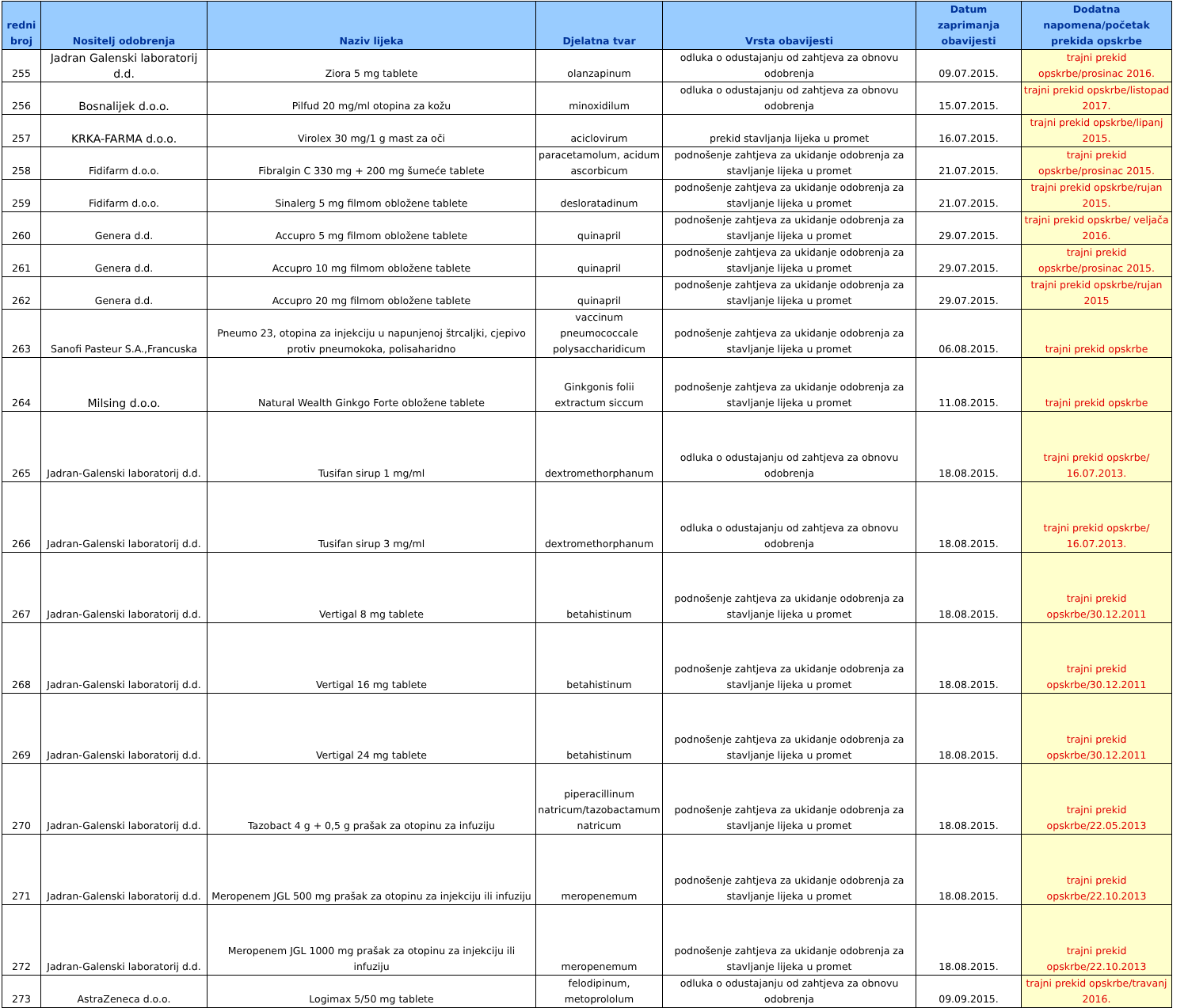| redni broj | Nositelj odobrenja | Naziv lijeka | Djelatna tvar | Vrsta obavijesti | Datum zaprimanja obavijesti | Dodatna napomena/početak prekida opskrbe |
| --- | --- | --- | --- | --- | --- | --- |
| 255 | Jadran Galenski laboratorij d.d. | Ziora 5 mg tablete | olanzapinum | odluka o odustajanju od zahtjeva za obnovu odobrenja | 09.07.2015. | trajni prekid opskrbe/prosinac 2016. |
| 256 | Bosnalijek d.o.o. | Pilfud 20 mg/ml otopina za kožu | minoxidilum | odluka o odustajanju od zahtjeva za obnovu odobrenja | 15.07.2015. | trajni prekid opskrbe/listopad 2017. |
| 257 | KRKA-FARMA d.o.o. | Virolex 30 mg/1 g mast za oči | aciclovirum | prekid stavljanja lijeka u promet | 16.07.2015. | trajni prekid opskrbe/lipanj 2015. |
| 258 | Fidifarm d.o.o. | Fibralgin C 330 mg + 200 mg šumeće tablete | paracetamolum, acidum ascorbicum | podnošenje zahtjeva za ukidanje odobrenja za stavljanje lijeka u promet | 21.07.2015. | trajni prekid opskrbe/prosinac 2015. |
| 259 | Fidifarm d.o.o. | Sinalerg 5 mg filmom obložene tablete | desloratadinum | podnošenje zahtjeva za ukidanje odobrenja za stavljanje lijeka u promet | 21.07.2015. | trajni prekid opskrbe/rujan 2015. |
| 260 | Genera d.d. | Accupro 5 mg filmom obložene tablete | quinapril | podnošenje zahtjeva za ukidanje odobrenja za stavljanje lijeka u promet | 29.07.2015. | trajni prekid opskrbe/ veljača 2016. |
| 261 | Genera d.d. | Accupro 10 mg filmom obložene tablete | quinapril | podnošenje zahtjeva za ukidanje odobrenja za stavljanje lijeka u promet | 29.07.2015. | trajni prekid opskrbe/prosinac 2015. |
| 262 | Genera d.d. | Accupro 20 mg filmom obložene tablete | quinapril | podnošenje zahtjeva za ukidanje odobrenja za stavljanje lijeka u promet | 29.07.2015. | trajni prekid opskrbe/rujan 2015 |
| 263 | Sanofi Pasteur S.A.,Francuska | Pneumo 23, otopina za injekciju u napunjenoj štrcaljki, cjepivo protiv pneumokoka, polisaharidno | vaccinum pneumococcale polysaccharidicum | podnošenje zahtjeva za ukidanje odobrenja za stavljanje lijeka u promet | 06.08.2015. | trajni prekid opskrbe |
| 264 | Milsing d.o.o. | Natural Wealth Ginkgo Forte obložene tablete | Ginkgonis folii extractum siccum | podnošenje zahtjeva za ukidanje odobrenja za stavljanje lijeka u promet | 11.08.2015. | trajni prekid opskrbe |
| 265 | Jadran-Galenski laboratorij d.d. | Tusifan sirup 1 mg/ml | dextromethorphanum | odluka o odustajanju od zahtjeva za obnovu odobrenja | 18.08.2015. | trajni prekid opskrbe/ 16.07.2013. |
| 266 | Jadran-Galenski laboratorij d.d. | Tusifan sirup 3 mg/ml | dextromethorphanum | odluka o odustajanju od zahtjeva za obnovu odobrenja | 18.08.2015. | trajni prekid opskrbe/ 16.07.2013. |
| 267 | Jadran-Galenski laboratorij d.d. | Vertigal 8 mg tablete | betahistinum | podnošenje zahtjeva za ukidanje odobrenja za stavljanje lijeka u promet | 18.08.2015. | trajni prekid opskrbe/30.12.2011 |
| 268 | Jadran-Galenski laboratorij d.d. | Vertigal 16 mg tablete | betahistinum | podnošenje zahtjeva za ukidanje odobrenja za stavljanje lijeka u promet | 18.08.2015. | trajni prekid opskrbe/30.12.2011 |
| 269 | Jadran-Galenski laboratorij d.d. | Vertigal 24 mg tablete | betahistinum | podnošenje zahtjeva za ukidanje odobrenja za stavljanje lijeka u promet | 18.08.2015. | trajni prekid opskrbe/30.12.2011 |
| 270 | Jadran-Galenski laboratorij d.d. | Tazobact 4 g + 0,5 g prašak za otopinu za infuziju | piperacillinum natricum/tazobactamum natricum | podnošenje zahtjeva za ukidanje odobrenja za stavljanje lijeka u promet | 18.08.2015. | trajni prekid opskrbe/22.05.2013 |
| 271 | Jadran-Galenski laboratorij d.d. | Meropenem JGL 500 mg prašak za otopinu za injekciju ili infuziju | meropenemum | podnošenje zahtjeva za ukidanje odobrenja za stavljanje lijeka u promet | 18.08.2015. | trajni prekid opskrbe/22.10.2013 |
| 272 | Jadran-Galenski laboratorij d.d. | Meropenem JGL 1000 mg prašak za otopinu za injekciju ili infuziju | meropenemum | podnošenje zahtjeva za ukidanje odobrenja za stavljanje lijeka u promet | 18.08.2015. | trajni prekid opskrbe/22.10.2013 |
| 273 | AstraZeneca d.o.o. | Logimax 5/50 mg tablete | felodipinum, metoprololum | odluka o odustajanju od zahtjeva za obnovu odobrenja | 09.09.2015. | trajni prekid opskrbe/travanj 2016. |